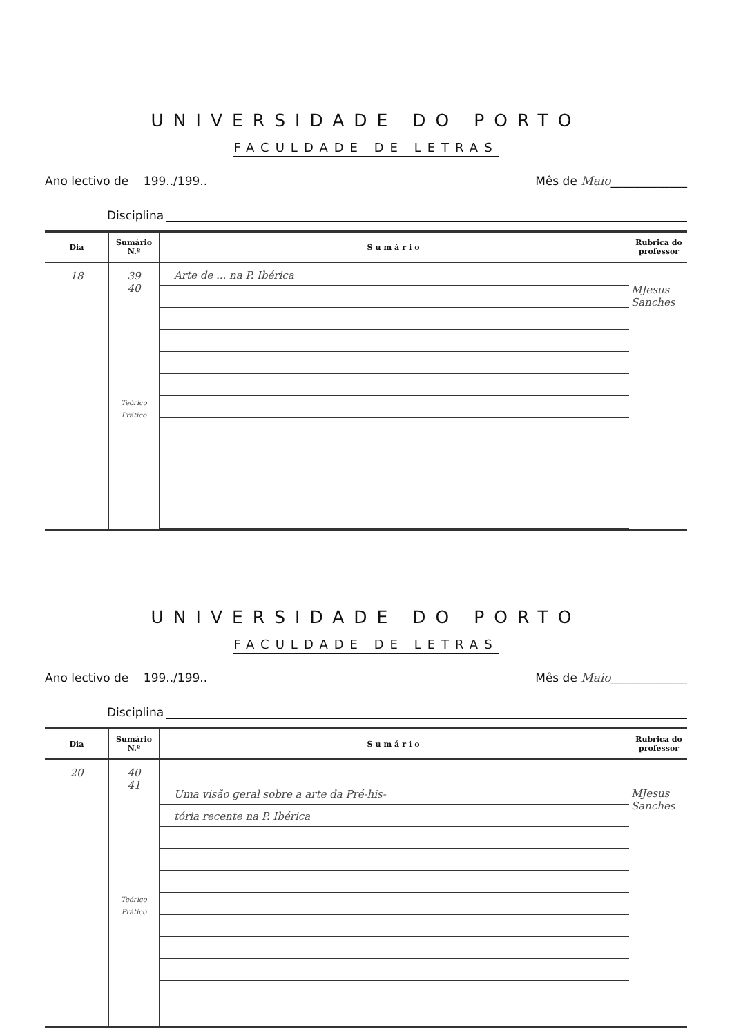UNIVERSIDADE DO PORTO
FACULDADE DE LETRAS
Ano lectivo de 199../199.. Mês de Maio_____________
Disciplina
| Dia | Sumário N.º | Sumário | Rubrica do professor |
| --- | --- | --- | --- |
| 18 | 39 40 Teórico Prático | Arte de ... na P. Ibérica | MJesus Sanches |
UNIVERSIDADE DO PORTO
FACULDADE DE LETRAS
Ano lectivo de 199../199.. Mês de Maio_____________
Disciplina
| Dia | Sumário N.º | Sumário | Rubrica do professor |
| --- | --- | --- | --- |
| 20 | 40 41 Teórico Prático | Uma visão geral sobre a arte da Pré-his- tória recente na P. Ibérica | MJesus Sanches |